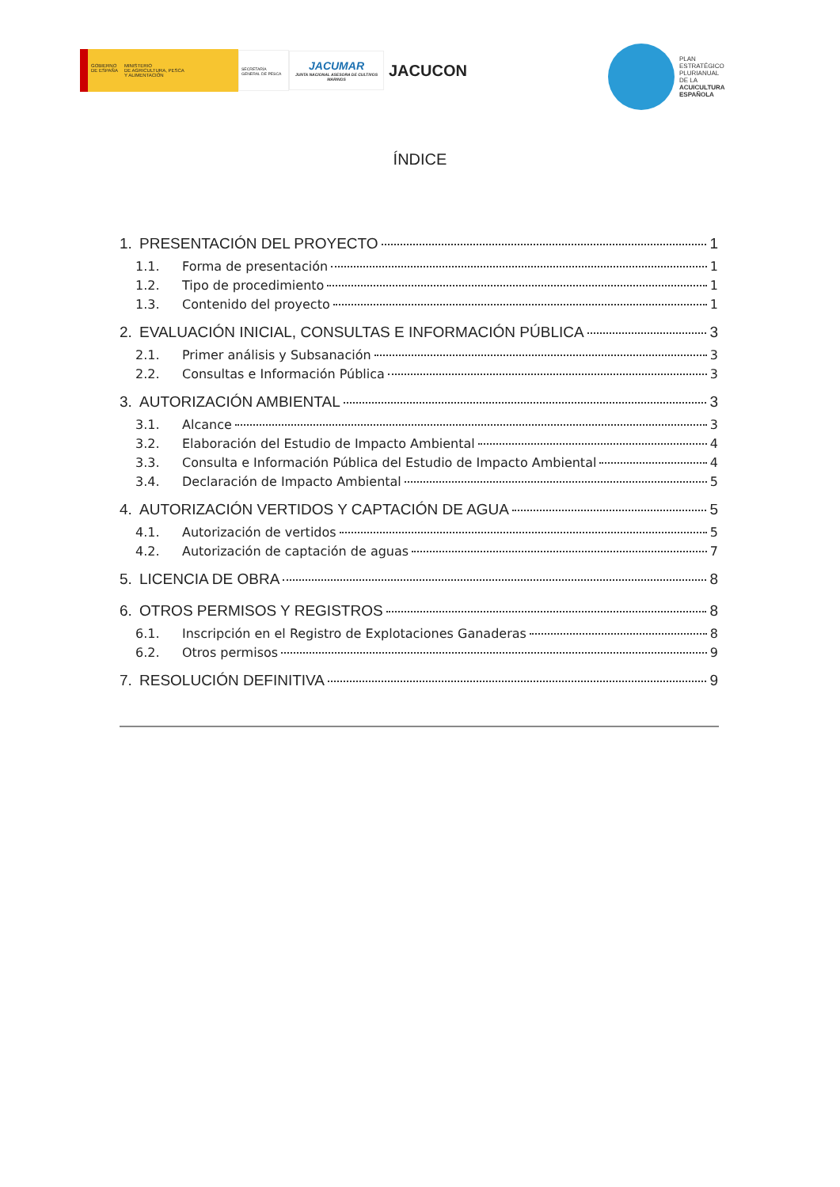GOBIERNO
DE ESPAÑA
MINISTERIO
DE AGRICULTURA, PESCA
Y ALIMENTACIÓN
SECRETARÍA GENERAL DE PESCA
JACUMAR
JUNTA NACIONAL ASESORA DE CULTIVOS MARINOS
JACUCON
PLAN
ESTRATÉGICO
PLURIANUAL
DE LA
ACUICULTURA
ESPAÑOLA
ÍNDICE
1. PRESENTACIÓN DEL PROYECTO 1
1.1. Forma de presentación 1
1.2. Tipo de procedimiento 1
1.3. Contenido del proyecto 1
2. EVALUACIÓN INICIAL, CONSULTAS E INFORMACIÓN PÚBLICA 3
2.1. Primer análisis y Subsanación 3
2.2. Consultas e Información Pública 3
3. AUTORIZACIÓN AMBIENTAL 3
3.1. Alcance 3
3.2. Elaboración del Estudio de Impacto Ambiental 4
3.3. Consulta e Información Pública del Estudio de Impacto Ambiental 4
3.4. Declaración de Impacto Ambiental 5
4. AUTORIZACIÓN VERTIDOS Y CAPTACIÓN DE AGUA 5
4.1. Autorización de vertidos 5
4.2. Autorización de captación de aguas 7
5. LICENCIA DE OBRA 8
6. OTROS PERMISOS Y REGISTROS 8
6.1. Inscripción en el Registro de Explotaciones Ganaderas 8
6.2. Otros permisos 9
7. RESOLUCIÓN DEFINITIVA 9